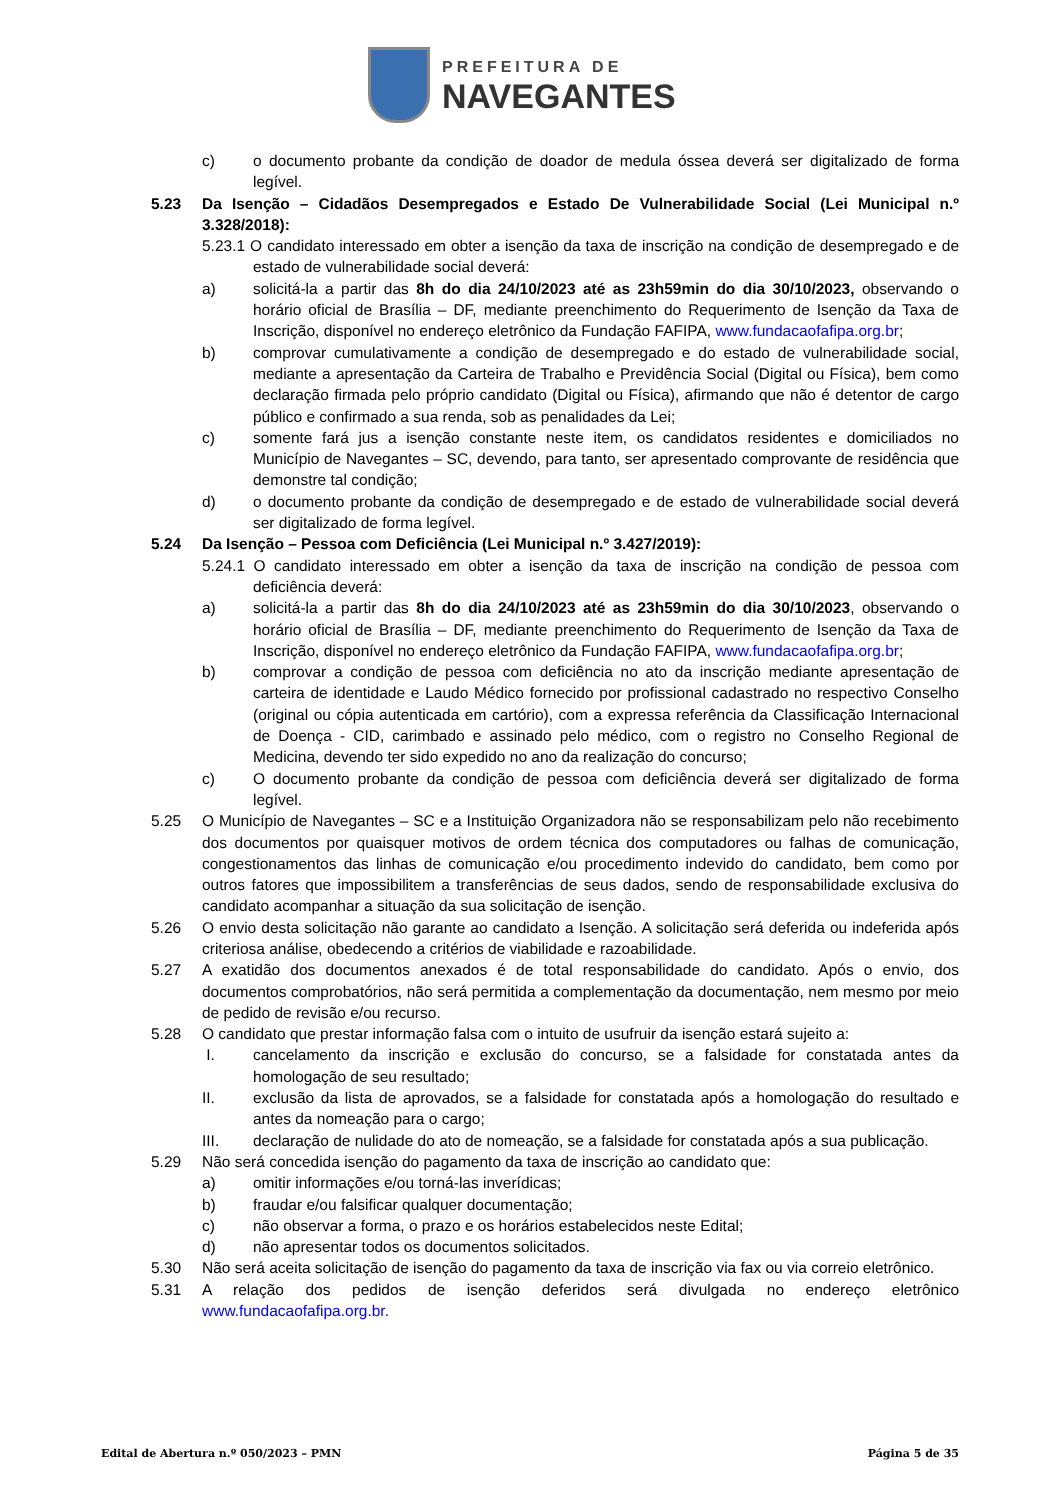PREFEITURA DE
NAVEGANTES
c) o documento probante da condição de doador de medula óssea deverá ser digitalizado de forma legível.
5.23 Da Isenção – Cidadãos Desempregados e Estado De Vulnerabilidade Social (Lei Municipal n.º 3.328/2018):
5.23.1 O candidato interessado em obter a isenção da taxa de inscrição na condição de desempregado e de estado de vulnerabilidade social deverá:
a) solicitá-la a partir das 8h do dia 24/10/2023 até as 23h59min do dia 30/10/2023, observando o horário oficial de Brasília – DF, mediante preenchimento do Requerimento de Isenção da Taxa de Inscrição, disponível no endereço eletrônico da Fundação FAFIPA, www.fundacaofafipa.org.br;
b) comprovar cumulativamente a condição de desempregado e do estado de vulnerabilidade social, mediante a apresentação da Carteira de Trabalho e Previdência Social (Digital ou Física), bem como declaração firmada pelo próprio candidato (Digital ou Física), afirmando que não é detentor de cargo público e confirmado a sua renda, sob as penalidades da Lei;
c) somente fará jus a isenção constante neste item, os candidatos residentes e domiciliados no Município de Navegantes – SC, devendo, para tanto, ser apresentado comprovante de residência que demonstre tal condição;
d) o documento probante da condição de desempregado e de estado de vulnerabilidade social deverá ser digitalizado de forma legível.
5.24 Da Isenção – Pessoa com Deficiência (Lei Municipal n.º 3.427/2019):
5.24.1 O candidato interessado em obter a isenção da taxa de inscrição na condição de pessoa com deficiência deverá:
a) solicitá-la a partir das 8h do dia 24/10/2023 até as 23h59min do dia 30/10/2023, observando o horário oficial de Brasília – DF, mediante preenchimento do Requerimento de Isenção da Taxa de Inscrição, disponível no endereço eletrônico da Fundação FAFIPA, www.fundacaofafipa.org.br;
b) comprovar a condição de pessoa com deficiência no ato da inscrição mediante apresentação de carteira de identidade e Laudo Médico fornecido por profissional cadastrado no respectivo Conselho (original ou cópia autenticada em cartório), com a expressa referência da Classificação Internacional de Doença - CID, carimbado e assinado pelo médico, com o registro no Conselho Regional de Medicina, devendo ter sido expedido no ano da realização do concurso;
c) O documento probante da condição de pessoa com deficiência deverá ser digitalizado de forma legível.
5.25 O Município de Navegantes – SC e a Instituição Organizadora não se responsabilizam pelo não recebimento dos documentos por quaisquer motivos de ordem técnica dos computadores ou falhas de comunicação, congestionamentos das linhas de comunicação e/ou procedimento indevido do candidato, bem como por outros fatores que impossibilitem a transferências de seus dados, sendo de responsabilidade exclusiva do candidato acompanhar a situação da sua solicitação de isenção.
5.26 O envio desta solicitação não garante ao candidato a Isenção. A solicitação será deferida ou indeferida após criteriosa análise, obedecendo a critérios de viabilidade e razoabilidade.
5.27 A exatidão dos documentos anexados é de total responsabilidade do candidato. Após o envio, dos documentos comprobatórios, não será permitida a complementação da documentação, nem mesmo por meio de pedido de revisão e/ou recurso.
5.28 O candidato que prestar informação falsa com o intuito de usufruir da isenção estará sujeito a:
I. cancelamento da inscrição e exclusão do concurso, se a falsidade for constatada antes da homologação de seu resultado;
II. exclusão da lista de aprovados, se a falsidade for constatada após a homologação do resultado e antes da nomeação para o cargo;
III. declaração de nulidade do ato de nomeação, se a falsidade for constatada após a sua publicação.
5.29 Não será concedida isenção do pagamento da taxa de inscrição ao candidato que:
a) omitir informações e/ou torná-las inverídicas;
b) fraudar e/ou falsificar qualquer documentação;
c) não observar a forma, o prazo e os horários estabelecidos neste Edital;
d) não apresentar todos os documentos solicitados.
5.30 Não será aceita solicitação de isenção do pagamento da taxa de inscrição via fax ou via correio eletrônico.
5.31 A relação dos pedidos de isenção deferidos será divulgada no endereço eletrônico
www.fundacaofafipa.org.br.
Edital de Abertura n.º 050/2023 – PMN Página 5 de 35